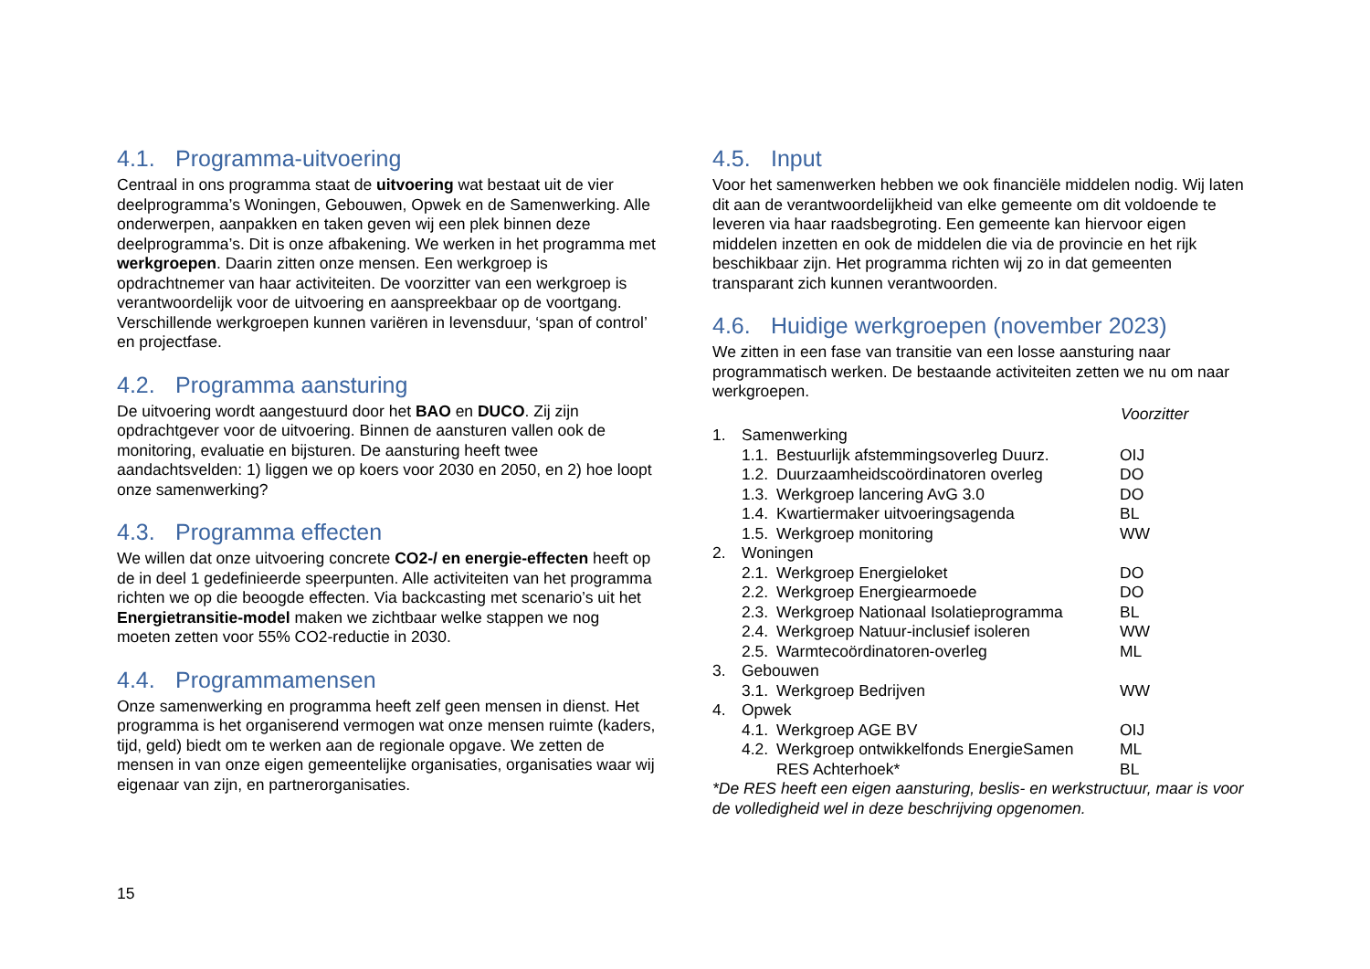4.1. Programma-uitvoering
Centraal in ons programma staat de uitvoering wat bestaat uit de vier deelprogramma’s Woningen, Gebouwen, Opwek en de Samenwerking. Alle onderwerpen, aanpakken en taken geven wij een plek binnen deze deelprogramma’s. Dit is onze afbakening. We werken in het programma met werkgroepen. Daarin zitten onze mensen. Een werkgroep is opdrachtnemer van haar activiteiten. De voorzitter van een werkgroep is verantwoordelijk voor de uitvoering en aanspreekbaar op de voortgang. Verschillende werkgroepen kunnen variëren in levensduur, ‘span of control’ en projectfase.
4.2. Programma aansturing
De uitvoering wordt aangestuurd door het BAO en DUCO. Zij zijn opdrachtgever voor de uitvoering. Binnen de aansturen vallen ook de monitoring, evaluatie en bijsturen. De aansturing heeft twee aandachtsvelden: 1) liggen we op koers voor 2030 en 2050, en 2) hoe loopt onze samenwerking?
4.3. Programma effecten
We willen dat onze uitvoering concrete CO2-/ en energie-effecten heeft op de in deel 1 gedefinieerde speerpunten. Alle activiteiten van het programma richten we op die beoogde effecten. Via backcasting met scenario’s uit het Energietransitie-model maken we zichtbaar welke stappen we nog moeten zetten voor 55% CO2-reductie in 2030.
4.4. Programmamensen
Onze samenwerking en programma heeft zelf geen mensen in dienst. Het programma is het organiserend vermogen wat onze mensen ruimte (kaders, tijd, geld) biedt om te werken aan de regionale opgave. We zetten de mensen in van onze eigen gemeentelijke organisaties, organisaties waar wij eigenaar van zijn, en partnerorganisaties.
4.5. Input
Voor het samenwerken hebben we ook financiële middelen nodig. Wij laten dit aan de verantwoordelijkheid van elke gemeente om dit voldoende te leveren via haar raadsbegroting. Een gemeente kan hiervoor eigen middelen inzetten en ook de middelen die via de provincie en het rijk beschikbaar zijn. Het programma richten wij zo in dat gemeenten transparant zich kunnen verantwoorden.
4.6. Huidige werkgroepen (november 2023)
We zitten in een fase van transitie van een losse aansturing naar programmatisch werken. De bestaande activiteiten zetten we nu om naar werkgroepen.
| | | | Voorzitter |
| --- | --- | --- | --- |
| 1. | Samenwerking | | |
| | 1.1. | Bestuurlijk afstemmingsoverleg Duurz. | OIJ |
| | 1.2. | Duurzaamheidscoördinatoren overleg | DO |
| | 1.3. | Werkgroep lancering AvG 3.0 | DO |
| | 1.4. | Kwartiermaker uitvoeringsagenda | BL |
| | 1.5. | Werkgroep monitoring | WW |
| 2. | Woningen | | |
| | 2.1. | Werkgroep Energieloket | DO |
| | 2.2. | Werkgroep Energiearmoede | DO |
| | 2.3. | Werkgroep Nationaal Isolatieprogramma | BL |
| | 2.4. | Werkgroep Natuur-inclusief isoleren | WW |
| | 2.5. | Warmtecoördinatoren-overleg | ML |
| 3. | Gebouwen | | |
| | 3.1. | Werkgroep Bedrijven | WW |
| 4. | Opwek | | |
| | 4.1. | Werkgroep AGE BV | OIJ |
| | 4.2. | Werkgroep ontwikkelfonds EnergieSamen | ML |
| | | RES Achterhoek* | BL |
*De RES heeft een eigen aansturing, beslis- en werkstructuur, maar is voor de volledigheid wel in deze beschrijving opgenomen.
15